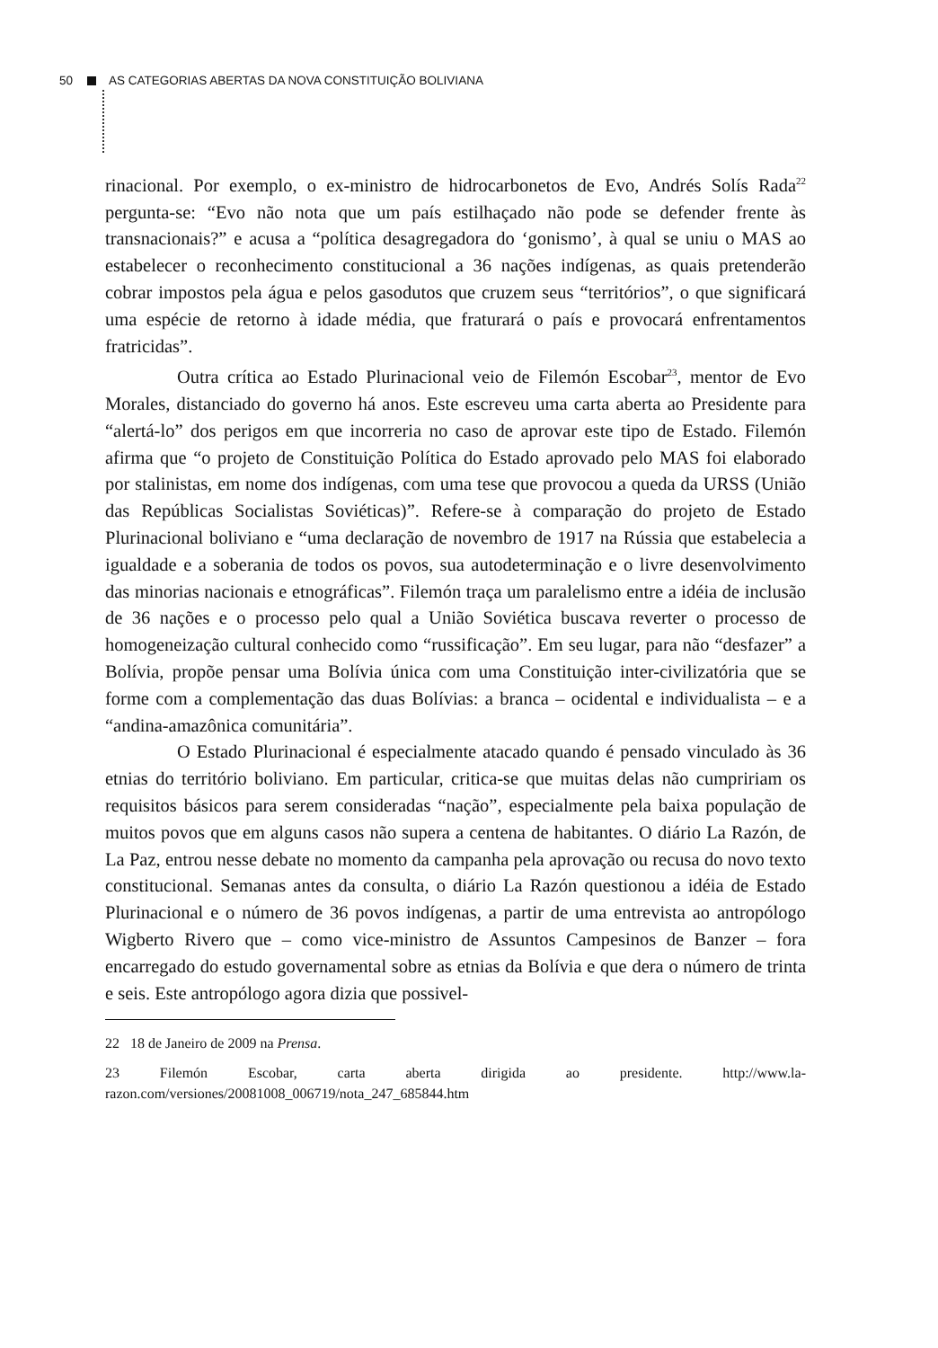50 AS CATEGORIAS ABERTAS DA NOVA CONSTITUIÇÃO BOLIVIANA
rinacional. Por exemplo, o ex-ministro de hidrocarbonetos de Evo, Andrés Solís Rada<sup>22</sup> pergunta-se: “Evo não nota que um país estilhaçado não pode se defender frente às transnacionais?” e acusa a “política desagregadora do ‘gonismo’, à qual se uniu o MAS ao estabelecer o reconhecimento constitucional a 36 nações indígenas, as quais pretenderão cobrar impostos pela água e pelos gasodutos que cruzem seus “territórios”, o que significará uma espécie de retorno à idade média, que fraturará o país e provocará enfrentamentos fratricidas”.
Outra crítica ao Estado Plurinacional veio de Filemón Escobar<sup>23</sup>, mentor de Evo Morales, distanciado do governo há anos. Este escreveu uma carta aberta ao Presidente para “alertá-lo” dos perigos em que incorreria no caso de aprovar este tipo de Estado. Filemón afirma que “o projeto de Constituição Política do Estado aprovado pelo MAS foi elaborado por stalinistas, em nome dos indígenas, com uma tese que provocou a queda da URSS (União das Repúblicas Socialistas Soviéticas)”. Refere-se à comparação do projeto de Estado Plurinacional boliviano e “uma declaração de novembro de 1917 na Rússia que estabelecia a igualdade e a soberania de todos os povos, sua autodeterminação e o livre desenvolvimento das minorias nacionais e etnográficas”. Filemón traça um paralelismo entre a idéia de inclusão de 36 nações e o processo pelo qual a União Soviética buscava reverter o processo de homogeneização cultural conhecido como “russificação”. Em seu lugar, para não “desfazer” a Bolívia, propõe pensar uma Bolívia única com uma Constituição inter-civilizatória que se forme com a complementação das duas Bolívias: a branca – ocidental e individualista – e a “andina-amazônica comunitária”.
O Estado Plurinacional é especialmente atacado quando é pensado vinculado às 36 etnias do território boliviano. Em particular, critica-se que muitas delas não cumpririam os requisitos básicos para serem consideradas “nação”, especialmente pela baixa população de muitos povos que em alguns casos não supera a centena de habitantes. O diário La Razón, de La Paz, entrou nesse debate no momento da campanha pela aprovação ou recusa do novo texto constitucional. Semanas antes da consulta, o diário La Razón questionou a idéia de Estado Plurinacional e o número de 36 povos indígenas, a partir de uma entrevista ao antropólogo Wigberto Rivero que – como vice-ministro de Assuntos Campesinos de Banzer – fora encarregado do estudo governamental sobre as etnias da Bolívia e que dera o número de trinta e seis. Este antropólogo agora dizia que possivel-
22 18 de Janeiro de 2009 na Prensa.
23 Filemón Escobar, carta aberta dirigida ao presidente. http://www.la-razon.com/versiones/20081008_006719/nota_247_685844.htm